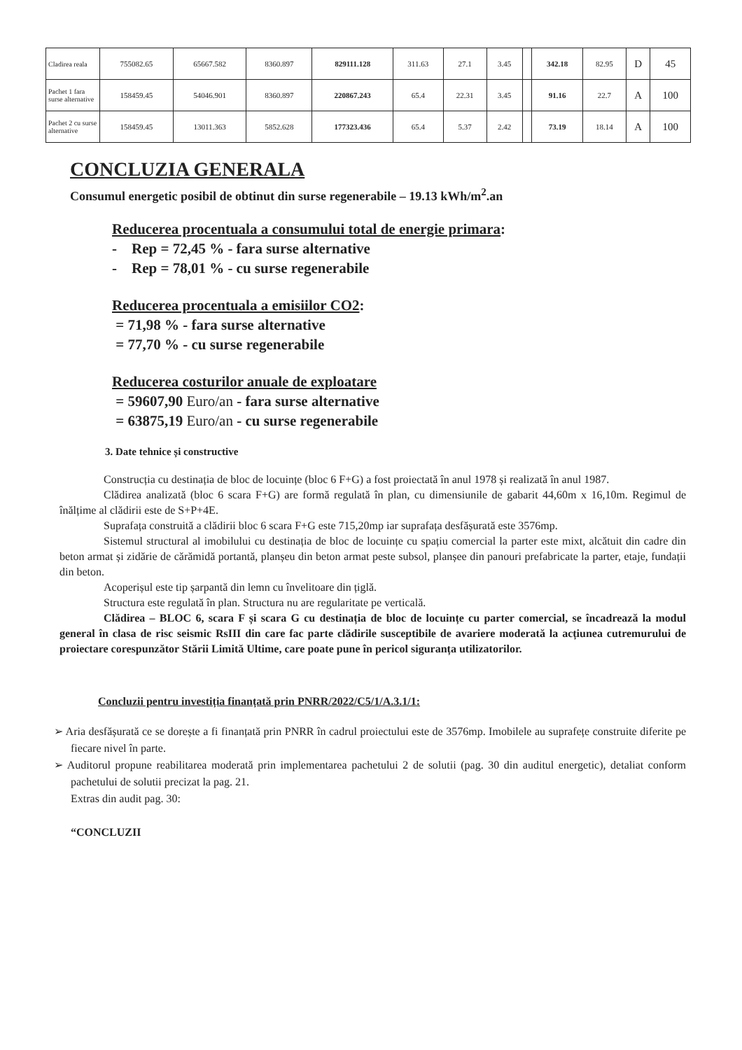| Cladirea reala | 755082.65 | 65667.582 | 8360.897 | 829111.128 | 311.63 | 27.1 | 3.45 | | 342.18 | 82.95 | D | 45 |
| Pachet 1 fara surse alternative | 158459.45 | 54046.901 | 8360.897 | 220867.243 | 65.4 | 22.31 | 3.45 | | 91.16 | 22.7 | A | 100 |
| Pachet 2 cu surse alternative | 158459.45 | 13011.363 | 5852.628 | 177323.436 | 65.4 | 5.37 | 2.42 | | 73.19 | 18.14 | A | 100 |
CONCLUZIA GENERALA
Consumul energetic posibil de obtinut din surse regenerabile – 19.13 kWh/m<sup>2</sup>.an
Reducerea procentuala a consumului total de energie primara:
- Rep = 72,45 % - fara surse alternative
- Rep = 78,01 % - cu surse regenerabile
Reducerea procentuala a emisiilor CO2:
= 71,98 % - fara surse alternative
= 77,70 % - cu surse regenerabile
Reducerea costurilor anuale de exploatare
= 59607,90 Euro/an - fara surse alternative
= 63875,19 Euro/an - cu surse regenerabile
3. Date tehnice și constructive
Construcția cu destinația de bloc de locuințe (bloc 6 F+G) a fost proiectată în anul 1978 și realizată în anul 1987.
Clădirea analizată (bloc 6 scara F+G) are formă regulată în plan, cu dimensiunile de gabarit 44,60m x 16,10m. Regimul de înălțime al clădirii este de S+P+4E.
Suprafața construită a clădirii bloc 6 scara F+G este 715,20mp iar suprafața desfășurată este 3576mp.
Sistemul structural al imobilului cu destinația de bloc de locuințe cu spațiu comercial la parter este mixt, alcătuit din cadre din beton armat și zidărie de cărămidă portantă, planșeu din beton armat peste subsol, planșee din panouri prefabricate la parter, etaje, fundații din beton.
Acoperișul este tip șarpantă din lemn cu învelitoare din țiglă.
Structura este regulată în plan. Structura nu are regularitate pe verticală.
Clădirea – BLOC 6, scara F și scara G cu destinația de bloc de locuințe cu parter comercial, se încadrează la modul general în clasa de risc seismic RsIII din care fac parte clădirile susceptibile de avariere moderată la acțiunea cutremurului de proiectare corespunzător Stării Limită Ultime, care poate pune în pericol siguranța utilizatorilor.
Concluzii pentru investiția finanțată prin PNRR/2022/C5/1/A.3.1/1:
➢ Aria desfășurată ce se dorește a fi finanțată prin PNRR în cadrul proiectului este de 3576mp. Imobilele au suprafețe construite diferite pe fiecare nivel în parte.
➢ Auditorul propune reabilitarea moderată prin implementarea pachetului 2 de solutii (pag. 30 din auditul energetic), detaliat conform pachetului de solutii precizat la pag. 21.
Extras din audit pag. 30:
“CONCLUZII